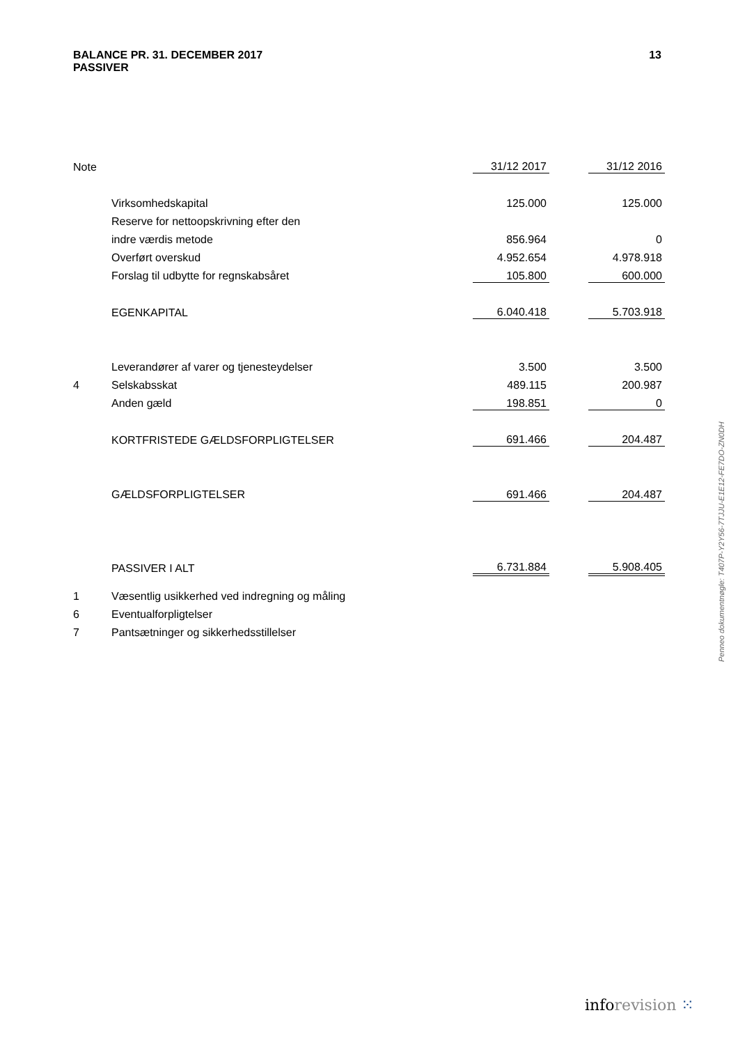BALANCE PR. 31. DECEMBER 2017
PASSIVER
13
| Note | | 31/12 2017 | | 31/12 2016 |
| | Virksomhedskapital | 125.000 | | 125.000 |
| | Reserve for nettoopskrivning efter den | | | |
| | indre værdis metode | 856.964 | | 0 |
| | Overført overskud | 4.952.654 | | 4.978.918 |
| | Forslag til udbytte for regnskabsåret | 105.800 | | 600.000 |
| | EGENKAPITAL | 6.040.418 | | 5.703.918 |
| | Leverandører af varer og tjenesteydelser | 3.500 | | 3.500 |
| 4 | Selskabsskat | 489.115 | | 200.987 |
| | Anden gæld | 198.851 | | 0 |
| | KORTFRISTEDE GÆLDSFORPLIGTELSER | 691.466 | | 204.487 |
| | GÆLDSFORPLIGTELSER | 691.466 | | 204.487 |
| | PASSIVER I ALT | 6.731.884 | | 5.908.405 |
| 1 | Væsentlig usikkerhed ved indregning og måling | | | |
| 6 | Eventualforpligtelser | | | |
| 7 | Pantsætninger og sikkerhedsstillelser | | | |
Penneo dokumentnøgle: T407P-Y2Y56-7TJJU-E1E12-FE7DO-ZN0DH
inforevision ⁙